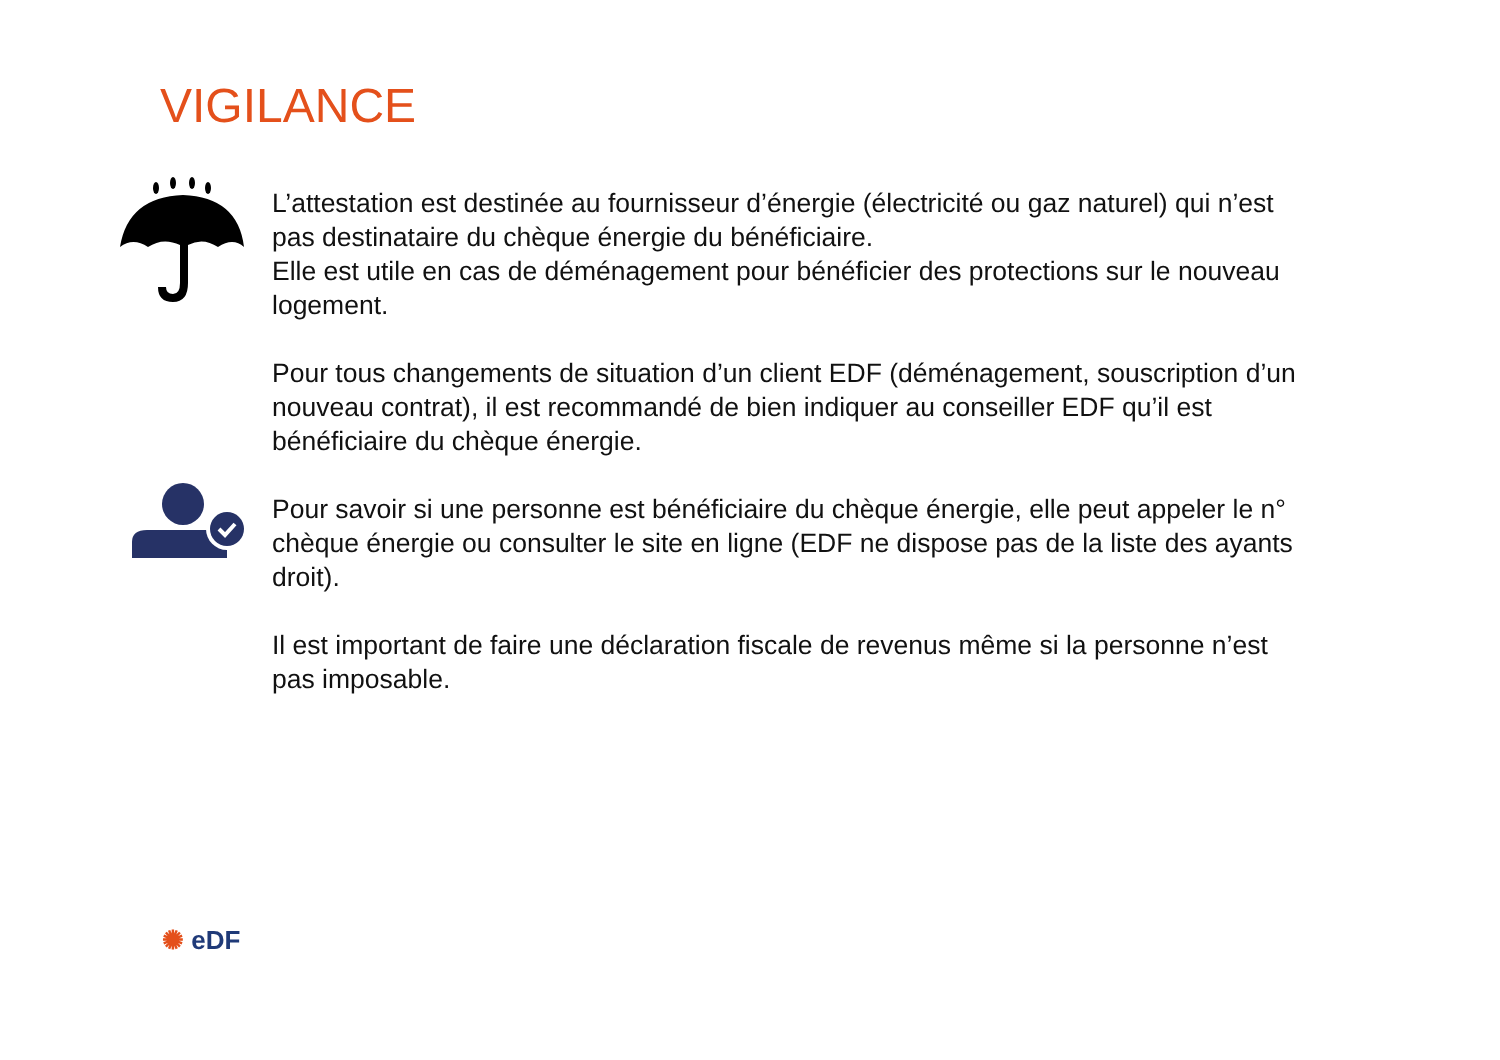VIGILANCE
L’attestation est destinée au fournisseur d’énergie (électricité ou gaz naturel) qui n’est pas destinataire du chèque énergie du bénéficiaire.
Elle est utile en cas de déménagement pour bénéficier des protections sur le nouveau logement.
Pour tous changements de situation d’un client EDF (déménagement, souscription d’un nouveau contrat), il est recommandé de bien indiquer au conseiller EDF qu’il est bénéficiaire du chèque énergie.
Pour savoir si une personne est bénéficiaire du chèque énergie, elle peut appeler le n° chèque énergie ou consulter le site en ligne (EDF ne dispose pas de la liste des ayants droit).
Il est important de faire une déclaration fiscale de revenus même si la personne n’est pas imposable.
✺ eDF